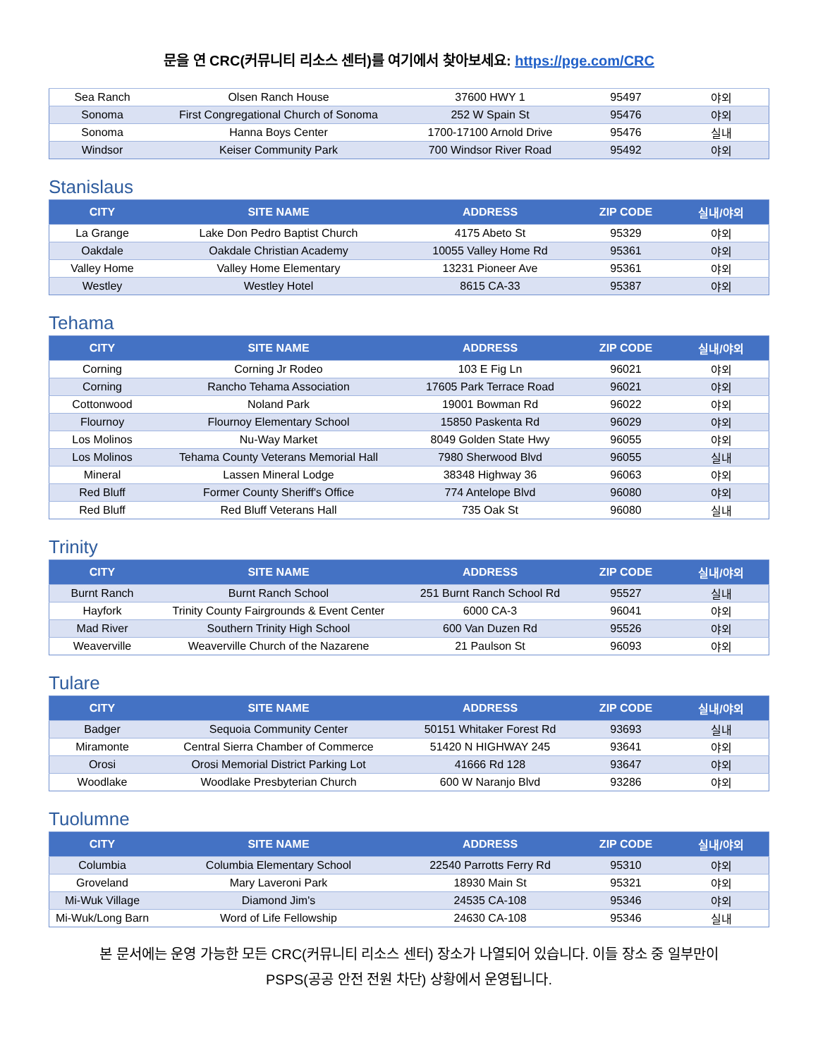문을 연 CRC(커뮤니티 리소스 센터)를 여기에서 찾아보세요: https://pge.com/CRC
| Sea Ranch | Olsen Ranch House | 37600 HWY 1 | 95497 | 야외 |
| Sonoma | First Congregational Church of Sonoma | 252 W Spain St | 95476 | 야외 |
| Sonoma | Hanna Boys Center | 1700-17100 Arnold Drive | 95476 | 실내 |
| Windsor | Keiser Community Park | 700 Windsor River Road | 95492 | 야외 |
Stanislaus
| CITY | SITE NAME | ADDRESS | ZIP CODE | 실내/야외 |
| --- | --- | --- | --- | --- |
| La Grange | Lake Don Pedro Baptist Church | 4175 Abeto St | 95329 | 야외 |
| Oakdale | Oakdale Christian Academy | 10055 Valley Home Rd | 95361 | 야외 |
| Valley Home | Valley Home Elementary | 13231 Pioneer Ave | 95361 | 야외 |
| Westley | Westley Hotel | 8615 CA-33 | 95387 | 야외 |
Tehama
| CITY | SITE NAME | ADDRESS | ZIP CODE | 실내/야외 |
| --- | --- | --- | --- | --- |
| Corning | Corning Jr Rodeo | 103 E Fig Ln | 96021 | 야외 |
| Corning | Rancho Tehama Association | 17605 Park Terrace Road | 96021 | 야외 |
| Cottonwood | Noland Park | 19001 Bowman Rd | 96022 | 야외 |
| Flournoy | Flournoy Elementary School | 15850 Paskenta Rd | 96029 | 야외 |
| Los Molinos | Nu-Way Market | 8049 Golden State Hwy | 96055 | 야외 |
| Los Molinos | Tehama County Veterans Memorial Hall | 7980 Sherwood Blvd | 96055 | 실내 |
| Mineral | Lassen Mineral Lodge | 38348 Highway 36 | 96063 | 야외 |
| Red Bluff | Former County Sheriff's Office | 774 Antelope Blvd | 96080 | 야외 |
| Red Bluff | Red Bluff Veterans Hall | 735 Oak St | 96080 | 실내 |
Trinity
| CITY | SITE NAME | ADDRESS | ZIP CODE | 실내/야외 |
| --- | --- | --- | --- | --- |
| Burnt Ranch | Burnt Ranch School | 251 Burnt Ranch School Rd | 95527 | 실내 |
| Hayfork | Trinity County Fairgrounds & Event Center | 6000 CA-3 | 96041 | 야외 |
| Mad River | Southern Trinity High School | 600 Van Duzen Rd | 95526 | 야외 |
| Weaverville | Weaverville Church of the Nazarene | 21 Paulson St | 96093 | 야외 |
Tulare
| CITY | SITE NAME | ADDRESS | ZIP CODE | 실내/야외 |
| --- | --- | --- | --- | --- |
| Badger | Sequoia Community Center | 50151 Whitaker Forest Rd | 93693 | 실내 |
| Miramonte | Central Sierra Chamber of Commerce | 51420 N HIGHWAY 245 | 93641 | 야외 |
| Orosi | Orosi Memorial District Parking Lot | 41666 Rd 128 | 93647 | 야외 |
| Woodlake | Woodlake Presbyterian Church | 600 W Naranjo Blvd | 93286 | 야외 |
Tuolumne
| CITY | SITE NAME | ADDRESS | ZIP CODE | 실내/야외 |
| --- | --- | --- | --- | --- |
| Columbia | Columbia Elementary School | 22540 Parrotts Ferry Rd | 95310 | 야외 |
| Groveland | Mary Laveroni Park | 18930 Main St | 95321 | 야외 |
| Mi-Wuk Village | Diamond Jim's | 24535 CA-108 | 95346 | 야외 |
| Mi-Wuk/Long Barn | Word of Life Fellowship | 24630 CA-108 | 95346 | 실내 |
본 문서에는 운영 가능한 모든 CRC(커뮤니티 리소스 센터) 장소가 나열되어 있습니다. 이들 장소 중 일부만이
PSPS(공공 안전 전원 차단) 상황에서 운영됩니다.